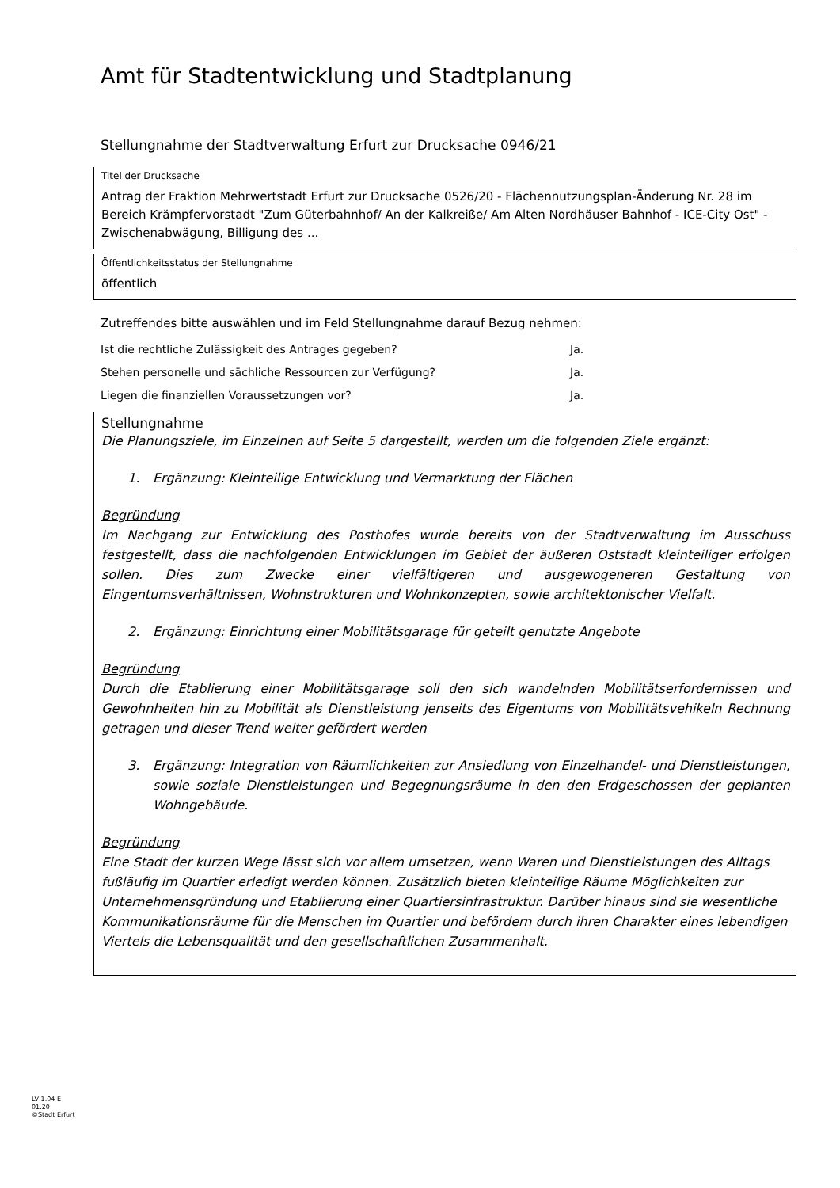Amt für Stadtentwicklung und Stadtplanung
Stellungnahme der Stadtverwaltung Erfurt zur Drucksache 0946/21
Titel der Drucksache
Antrag der Fraktion Mehrwertstadt Erfurt zur Drucksache 0526/20 - Flächennutzungsplan-Änderung Nr. 28 im Bereich Krämpfervorstadt "Zum Güterbahnhof/ An der Kalkreiße/ Am Alten Nordhäuser Bahnhof - ICE-City Ost" - Zwischenabwägung, Billigung des ...
Öffentlichkeitsstatus der Stellungnahme
öffentlich
Zutreffendes bitte auswählen und im Feld Stellungnahme darauf Bezug nehmen:
Ist die rechtliche Zulässigkeit des Antrages gegeben? Ja.
Stehen personelle und sächliche Ressourcen zur Verfügung? Ja.
Liegen die finanziellen Voraussetzungen vor? Ja.
Stellungnahme
Die Planungsziele, im Einzelnen auf Seite 5 dargestellt, werden um die folgenden Ziele ergänzt:
1. Ergänzung: Kleinteilige Entwicklung und Vermarktung der Flächen
Begründung
Im Nachgang zur Entwicklung des Posthofes wurde bereits von der Stadtverwaltung im Ausschuss festgestellt, dass die nachfolgenden Entwicklungen im Gebiet der äußeren Oststadt kleinteiliger erfolgen sollen. Dies zum Zwecke einer vielfältigeren und ausgewogeneren Gestaltung von Eingentumsverhältnissen, Wohnstrukturen und Wohnkonzepten, sowie architektonischer Vielfalt.
2. Ergänzung: Einrichtung einer Mobilitätsgarage für geteilt genutzte Angebote
Begründung
Durch die Etablierung einer Mobilitätsgarage soll den sich wandelnden Mobilitätserfordernissen und Gewohnheiten hin zu Mobilität als Dienstleistung jenseits des Eigentums von Mobilitätsvehikeln Rechnung getragen und dieser Trend weiter gefördert werden
3. Ergänzung: Integration von Räumlichkeiten zur Ansiedlung von Einzelhandel- und Dienstleistungen, sowie soziale Dienstleistungen und Begegnungsräume in den den Erdgeschossen der geplanten Wohngebäude.
Begründung
Eine Stadt der kurzen Wege lässt sich vor allem umsetzen, wenn Waren und Dienstleistungen des Alltags fußläufig im Quartier erledigt werden können. Zusätzlich bieten kleinteilige Räume Möglichkeiten zur Unternehmensgründung und Etablierung einer Quartiersinfrastruktur. Darüber hinaus sind sie wesentliche Kommunikationsräume für die Menschen im Quartier und befördern durch ihren Charakter eines lebendigen Viertels die Lebensqualität und den gesellschaftlichen Zusammenhalt.
LV 1.04 E
01.20
©Stadt Erfurt